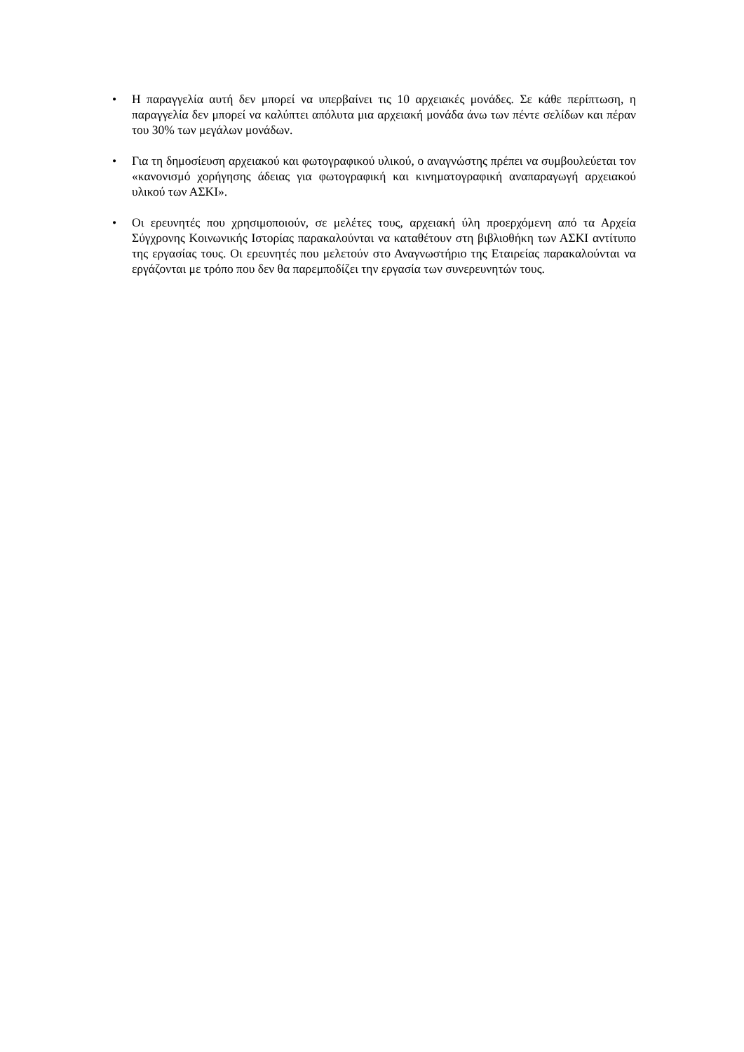• Η παραγγελία αυτή δεν μπορεί να υπερβαίνει τις 10 αρχειακές μονάδες. Σε κάθε περίπτωση, η παραγγελία δεν μπορεί να καλύπτει απόλυτα μια αρχειακή μονάδα άνω των πέντε σελίδων και πέραν του 30% των μεγάλων μονάδων.
• Για τη δημοσίευση αρχειακού και φωτογραφικού υλικού, ο αναγνώστης πρέπει να συμβουλεύεται τον «κανονισμό χορήγησης άδειας για φωτογραφική και κινηματογραφική αναπαραγωγή αρχειακού υλικού των ΑΣΚΙ».
• Οι ερευνητές που χρησιμοποιούν, σε μελέτες τους, αρχειακή ύλη προερχόμενη από τα Αρχεία Σύγχρονης Κοινωνικής Ιστορίας παρακαλούνται να καταθέτουν στη βιβλιοθήκη των ΑΣΚΙ αντίτυπο της εργασίας τους. Οι ερευνητές που μελετούν στο Αναγνωστήριο της Εταιρείας παρακαλούνται να εργάζονται με τρόπο που δεν θα παρεμποδίζει την εργασία των συνερευνητών τους.